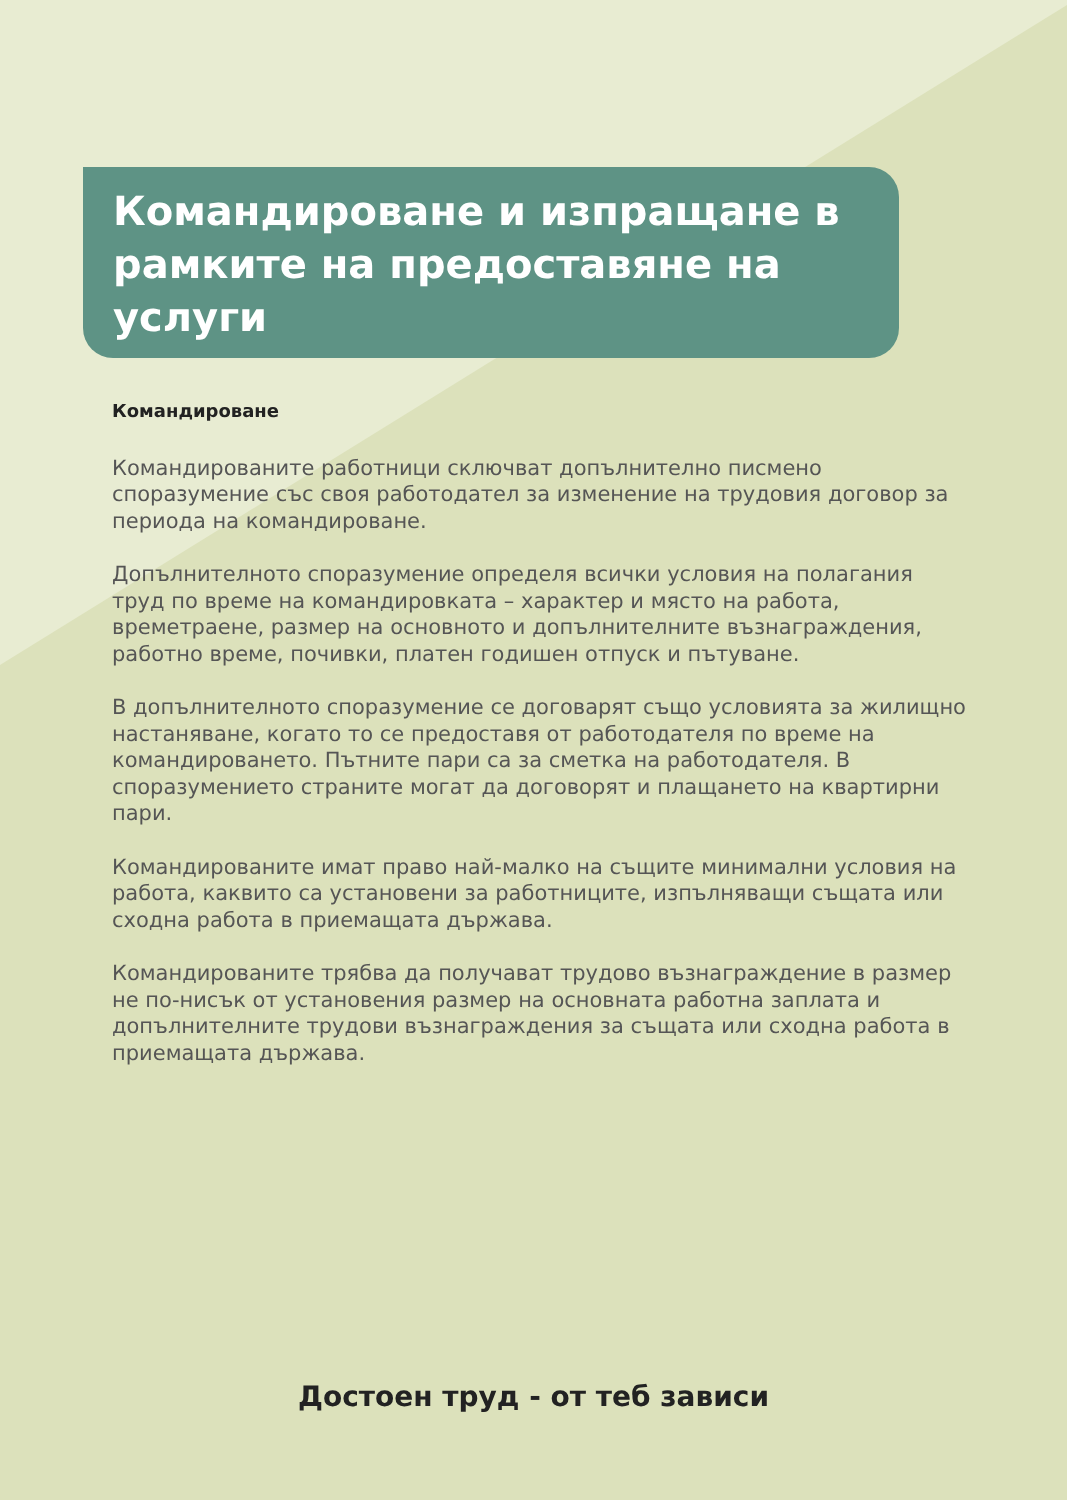Командироване и изпращане в рамките на предоставяне на услуги
Командироване
Командированите работници сключват допълнително писмено споразумение със своя работодател за изменение на трудовия договор за периода на командироване.
Допълнителното споразумение определя всички условия на полагания труд по време на командировката – характер и място на работа, времетраене, размер на основното и допълнителните възнаграждения, работно време, почивки, платен годишен отпуск и пътуване.
В допълнителното споразумение се договарят също условията за жилищно настаняване, когато то се предоставя от работодателя по време на командироването. Пътните пари са за сметка на работодателя. В споразумението страните могат да договорят и плащането на квартирни пари.
Командированите имат право най-малко на същите минимални условия на работа, каквито са установени за работниците, изпълняващи същата или сходна работа в приемащата държава.
Командированите трябва да получават трудово възнаграждение в размер не по-нисък от установения размер на основната работна заплата и допълнителните трудови възнаграждения за същата или сходна работа в приемащата държава.
Достоен труд - от теб зависи